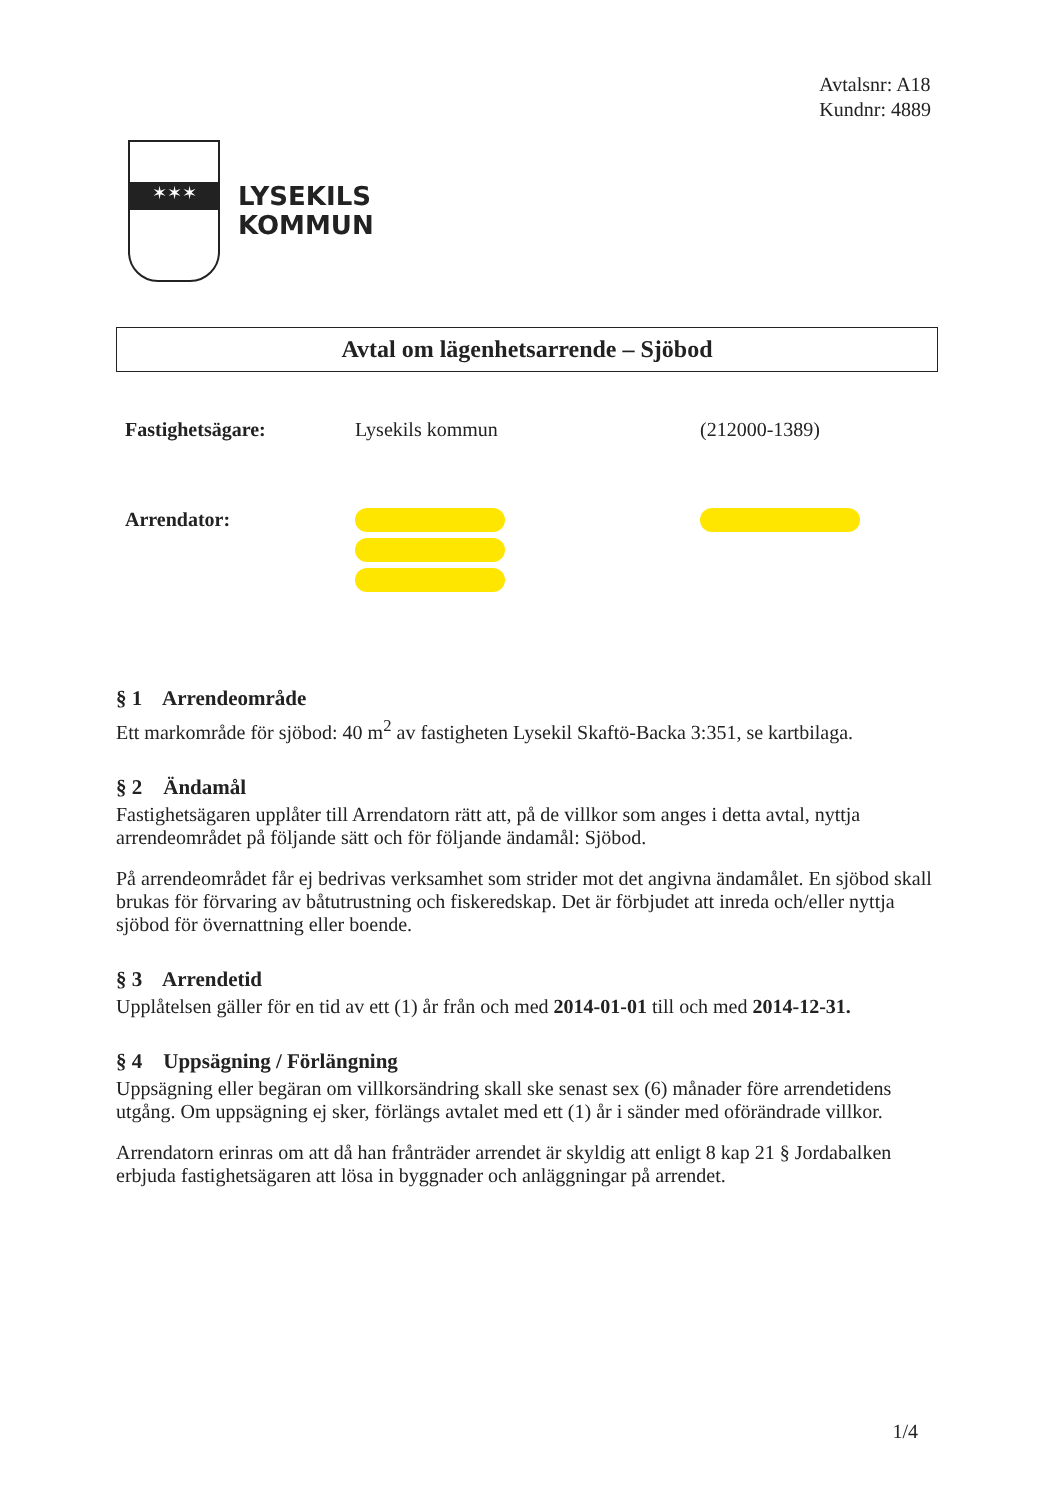Avtalsnr: A18
Kundnr: 4889
✶✶✶
LYSEKILS
KOMMUN
Avtal om lägenhetsarrende – Sjöbod
Fastighetsägare: Lysekils kommun (212000-1389)
Arrendator:
§ 1 Arrendeområde
Ett markområde för sjöbod: 40 m<sup>2</sup> av fastigheten Lysekil Skaftö-Backa 3:351, se kartbilaga.
§ 2 Ändamål
Fastighetsägaren upplåter till Arrendatorn rätt att, på de villkor som anges i detta avtal, nyttja arrendeområdet på följande sätt och för följande ändamål: Sjöbod.
På arrendeområdet får ej bedrivas verksamhet som strider mot det angivna ändamålet. En sjöbod skall brukas för förvaring av båtutrustning och fiskeredskap. Det är förbjudet att inreda och/eller nyttja sjöbod för övernattning eller boende.
§ 3 Arrendetid
Upplåtelsen gäller för en tid av ett (1) år från och med 2014-01-01 till och med 2014-12-31.
§ 4 Uppsägning / Förlängning
Uppsägning eller begäran om villkorsändring skall ske senast sex (6) månader före arrendetidens utgång. Om uppsägning ej sker, förlängs avtalet med ett (1) år i sänder med oförändrade villkor.
Arrendatorn erinras om att då han frånträder arrendet är skyldig att enligt 8 kap 21 § Jordabalken erbjuda fastighetsägaren att lösa in byggnader och anläggningar på arrendet.
1/4